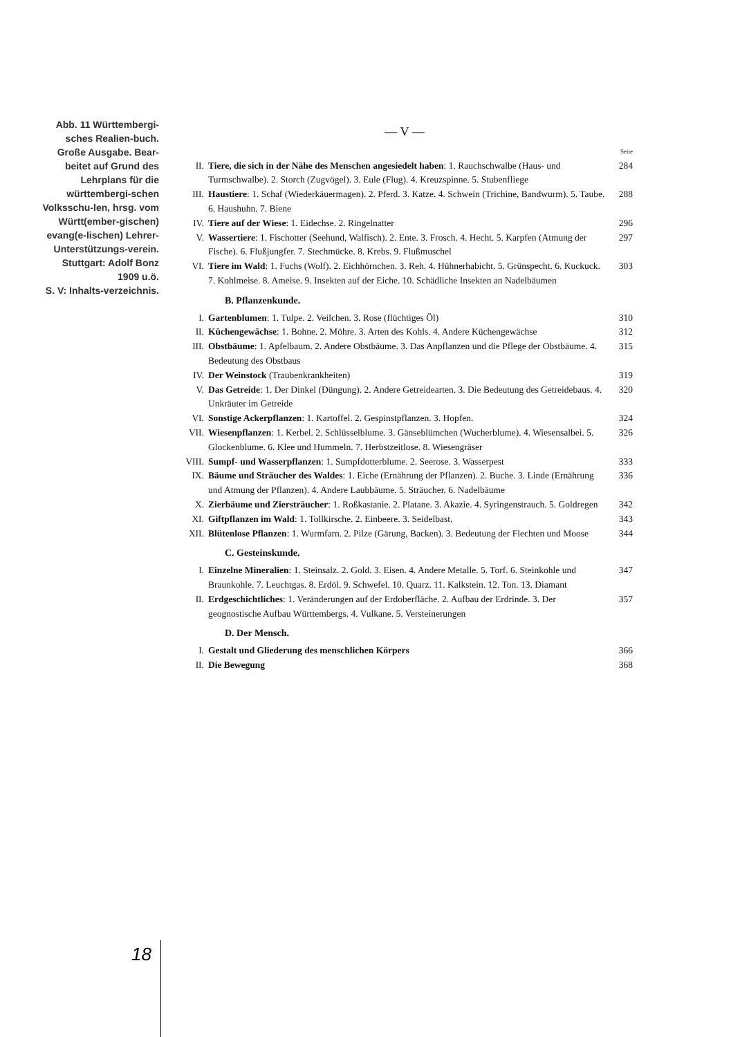Abb. 11 Württembergi-sches Realien-buch. Große Ausgabe. Bear-beitet auf Grund des Lehrplans für die württembergi-schen Volksschu-len, hrsg. vom Württ(ember-gischen) evang(e-lischen) Lehrer-Unterstützungs-verein. Stuttgart: Adolf Bonz 1909 u.ö.
S. V: Inhalts-verzeichnis.
— V —
Seite
II. Tiere, die sich in der Nähe des Menschen angesiedelt haben: 1. Rauchschwalbe (Haus- und Turmschwalbe). 2. Storch (Zugvögel). 3. Eule (Flug). 4. Kreuzspinne. 5. Stubenfliege 284
III. Haustiere: 1. Schaf (Wiederkäuermagen). 2. Pferd. 3. Katze. 4. Schwein (Trichine, Bandwurm). 5. Taube. 6. Haushuhn. 7. Biene 288
IV. Tiere auf der Wiese: 1. Eidechse. 2. Ringelnatter 296
V. Wassertiere: 1. Fischotter (Seehund, Walfisch). 2. Ente. 3. Frosch. 4. Hecht. 5. Karpfen (Atmung der Fische). 6. Flußjungfer. 7. Stechmücke. 8. Krebs. 9. Flußmuschel 297
VI. Tiere im Wald: 1. Fuchs (Wolf). 2. Eichhörnchen. 3. Reh. 4. Hühnerhabicht. 5. Grünspecht. 6. Kuckuck. 7. Kohlmeise. 8. Ameise. 9. Insekten auf der Eiche. 10. Schädliche Insekten an Nadelbäumen 303
B. Pflanzenkunde.
I. Gartenblumen: 1. Tulpe. 2. Veilchen. 3. Rose (flüchtiges Öl) 310
II. Küchengewächse: 1. Bohne. 2. Möhre. 3. Arten des Kohls. 4. Andere Küchengewächse 312
III. Obstbäume: 1. Apfelbaum. 2. Andere Obstbäume. 3. Das Anpflanzen und die Pflege der Obstbäume. 4. Bedeutung des Obstbaus 315
IV. Der Weinstock (Traubenkrankheiten) 319
V. Das Getreide: 1. Der Dinkel (Düngung). 2. Andere Getreidearten. 3. Die Bedeutung des Getreidebaus. 4. Unkräuter im Getreide 320
VI. Sonstige Ackerpflanzen: 1. Kartoffel. 2. Gespinstpflanzen. 3. Hopfen. 324
VII. Wiesenpflanzen: 1. Kerbel. 2. Schlüsselblume. 3. Gänseblümchen (Wucherblume). 4. Wiesensalbei. 5. Glockenblume. 6. Klee und Hummeln. 7. Herbstzeitlose. 8. Wiesengräser 326
VIII. Sumpf- und Wasserpflanzen: 1. Sumpfdotterblume. 2. Seerose. 3. Wasserpest 333
IX. Bäume und Sträucher des Waldes: 1. Eiche (Ernährung der Pflanzen). 2. Buche. 3. Linde (Ernährung und Atmung der Pflanzen). 4. Andere Laubbäume. 5. Sträucher. 6. Nadelbäume 336
X. Zierbäume und Ziersträucher: 1. Roßkastanie. 2. Platane. 3. Akazie. 4. Syringenstrauch. 5. Goldregen 342
XI. Giftpflanzen im Wald: 1. Tollkirsche. 2. Einbeere. 3. Seidelbast. 343
XII. Blütenlose Pflanzen: 1. Wurmfarn. 2. Pilze (Gärung, Backen). 3. Bedeutung der Flechten und Moose 344
C. Gesteinskunde.
I. Einzelne Mineralien: 1. Steinsalz. 2. Gold. 3. Eisen. 4. Andere Metalle. 5. Torf. 6. Steinkohle und Braunkohle. 7. Leuchtgas. 8. Erdöl. 9. Schwefel. 10. Quarz. 11. Kalkstein. 12. Ton. 13. Diamant 347
II. Erdgeschichtliches: 1. Veränderungen auf der Erdoberfläche. 2. Aufbau der Erdrinde. 3. Der geognostische Aufbau Württembergs. 4. Vulkane. 5. Versteinerungen 357
D. Der Mensch.
I. Gestalt und Gliederung des menschlichen Körpers 366
II. Die Bewegung 368
18